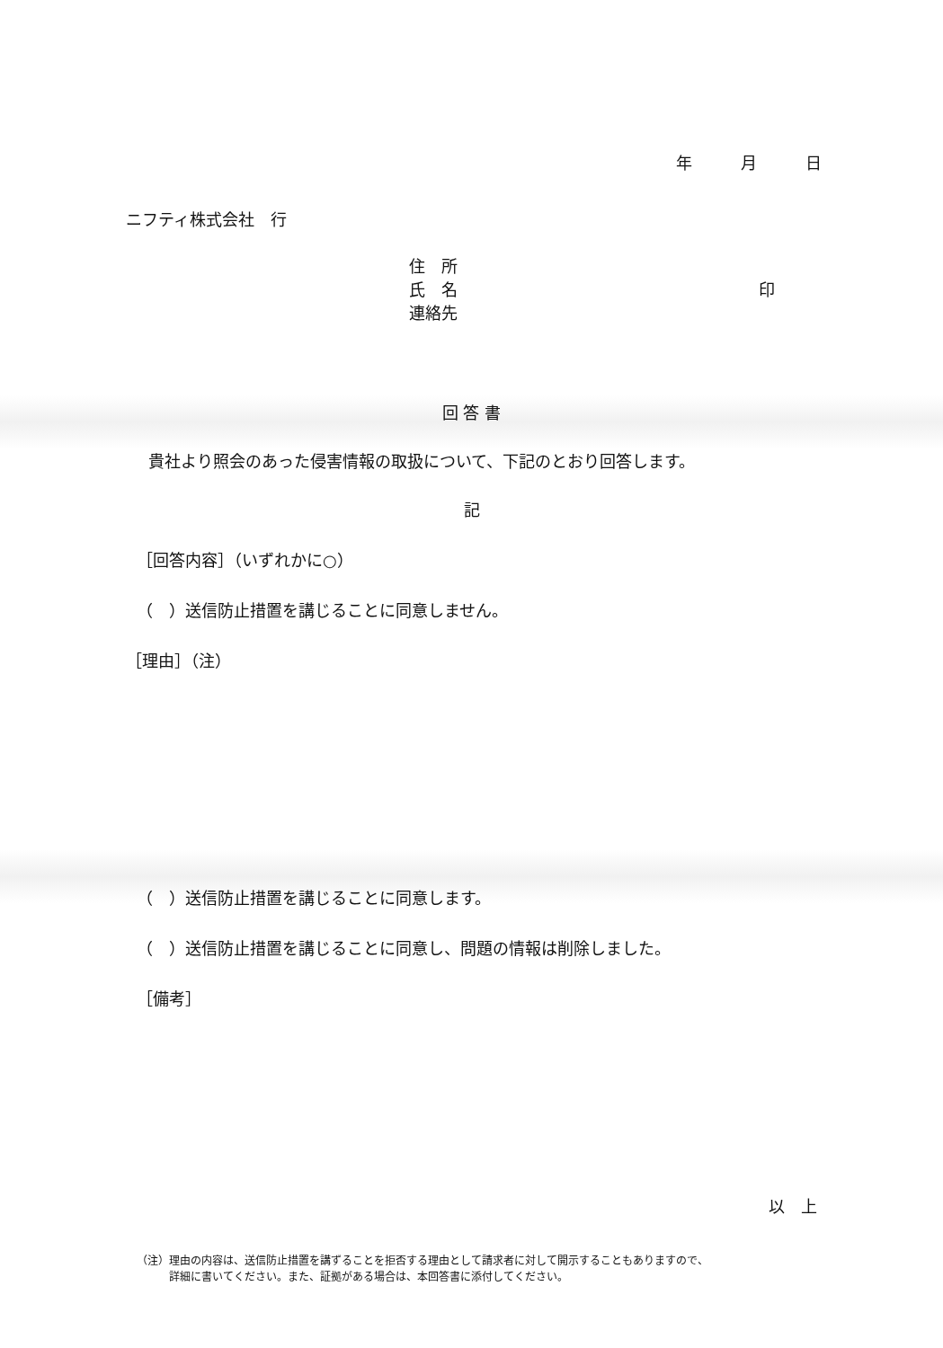年　　　月　　　日
ニフティ株式会社　行
住　所
氏　名 印
連絡先
回 答 書
貴社より照会のあった侵害情報の取扱について、下記のとおり回答します。
記
［回答内容］（いずれかに○）
（　）送信防止措置を講じることに同意しません。
［理由］（注）
（　）送信防止措置を講じることに同意します。
（　）送信防止措置を講じることに同意し、問題の情報は削除しました。
［備考］
以　上
（注）理由の内容は、送信防止措置を講ずることを拒否する理由として請求者に対して開示することもありますので、
詳細に書いてください。また、証拠がある場合は、本回答書に添付してください。